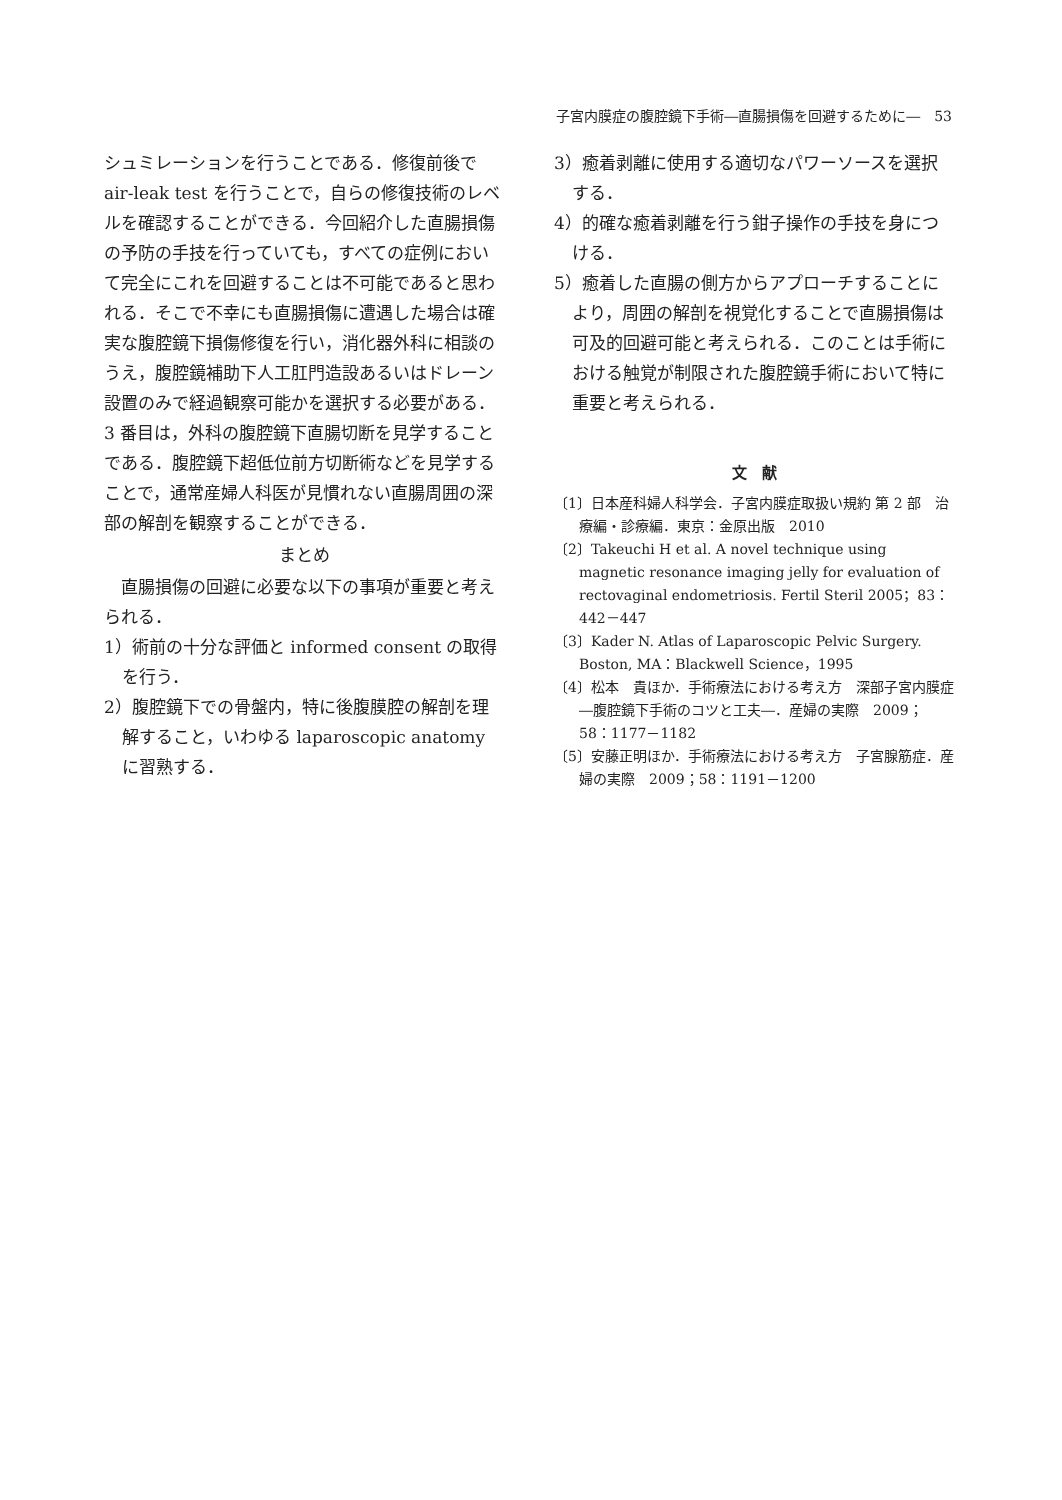子宮内膜症の腹腔鏡下手術―直腸損傷を回避するために―　53
シュミレーションを行うことである．修復前後で air-leak test を行うことで，自らの修復技術のレベルを確認することができる．今回紹介した直腸損傷の予防の手技を行っていても，すべての症例において完全にこれを回避することは不可能であると思われる．そこで不幸にも直腸損傷に遭遇した場合は確実な腹腔鏡下損傷修復を行い，消化器外科に相談のうえ，腹腔鏡補助下人工肛門造設あるいはドレーン設置のみで経過観察可能かを選択する必要がある．3 番目は，外科の腹腔鏡下直腸切断を見学することである．腹腔鏡下超低位前方切断術などを見学することで，通常産婦人科医が見慣れない直腸周囲の深部の解剖を観察することができる．
まとめ
　直腸損傷の回避に必要な以下の事項が重要と考えられる．
1）術前の十分な評価と informed consent の取得を行う．
2）腹腔鏡下での骨盤内，特に後腹膜腔の解剖を理解すること，いわゆる laparoscopic anatomy に習熟する．
3）癒着剥離に使用する適切なパワーソースを選択する．
4）的確な癒着剥離を行う鉗子操作の手技を身につける．
5）癒着した直腸の側方からアプローチすることにより，周囲の解剖を視覚化することで直腸損傷は可及的回避可能と考えられる．このことは手術における触覚が制限された腹腔鏡手術において特に重要と考えられる．
文　献
〔1〕日本産科婦人科学会．子宮内膜症取扱い規約 第 2 部　治療編・診療編．東京：金原出版　2010
〔2〕Takeuchi H et al. A novel technique using magnetic resonance imaging jelly for evaluation of rectovaginal endometriosis. Fertil Steril 2005；83：442－447
〔3〕Kader N. Atlas of Laparoscopic Pelvic Surgery. Boston, MA：Blackwell Science，1995
〔4〕松本　貴ほか．手術療法における考え方　深部子宮内膜症―腹腔鏡下手術のコツと工夫―．産婦の実際　2009；58：1177－1182
〔5〕安藤正明ほか．手術療法における考え方　子宮腺筋症．産婦の実際　2009；58：1191－1200